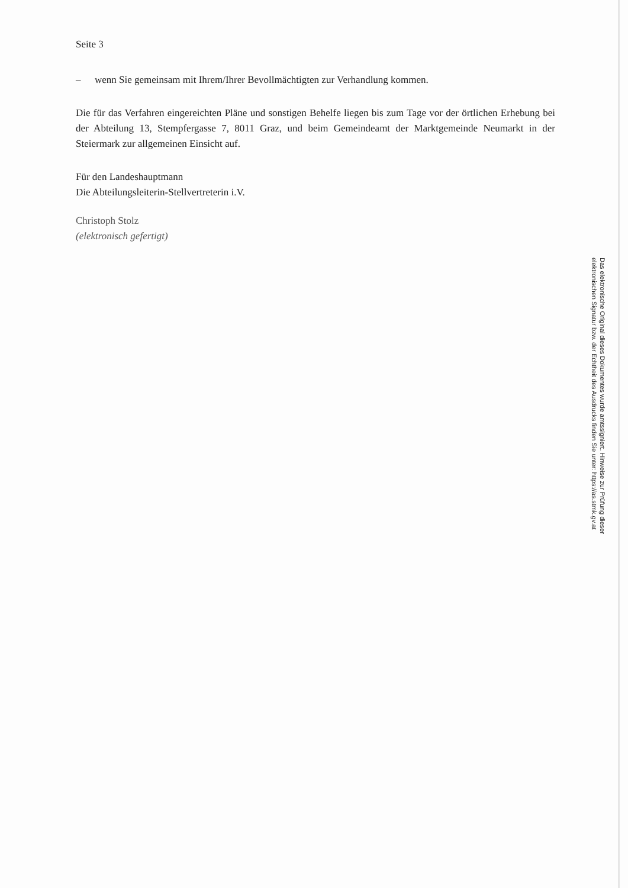Seite 3
– wenn Sie gemeinsam mit Ihrem/Ihrer Bevollmächtigten zur Verhandlung kommen.
Die für das Verfahren eingereichten Pläne und sonstigen Behelfe liegen bis zum Tage vor der örtlichen Erhebung bei der Abteilung 13, Stempfergasse 7, 8011 Graz, und beim Gemeindeamt der Marktgemeinde Neumarkt in der Steiermark zur allgemeinen Einsicht auf.
Für den Landeshauptmann
Die Abteilungsleiterin-Stellvertreterin i.V.
Christoph Stolz
(elektronisch gefertigt)
Das elektronische Original dieses Dokumentes wurde amtssigniert. Hinweise zur Prüfung dieser elektronischen Signatur bzw. der Echtheit des Ausdrucks finden Sie unter: https://as.stmk.gv.at